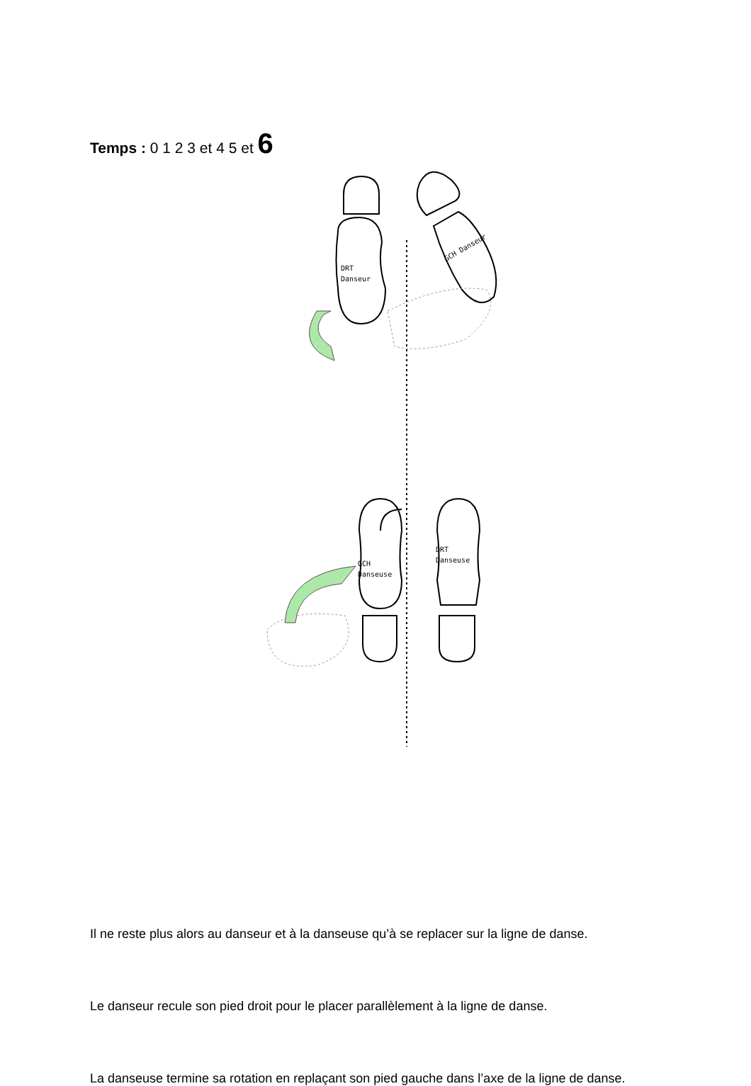Temps : 0 1 2 3 et 4 5 et 6
DRT
Danseur
GCH Danseur
GCH
Danseuse
DRT
Danseuse
Il ne reste plus alors au danseur et à la danseuse qu’à se replacer sur la ligne de danse.
Le danseur recule son pied droit pour le placer parallèlement à la ligne de danse.
La danseuse termine sa rotation en replaçant son pied gauche dans l’axe de la ligne de danse.